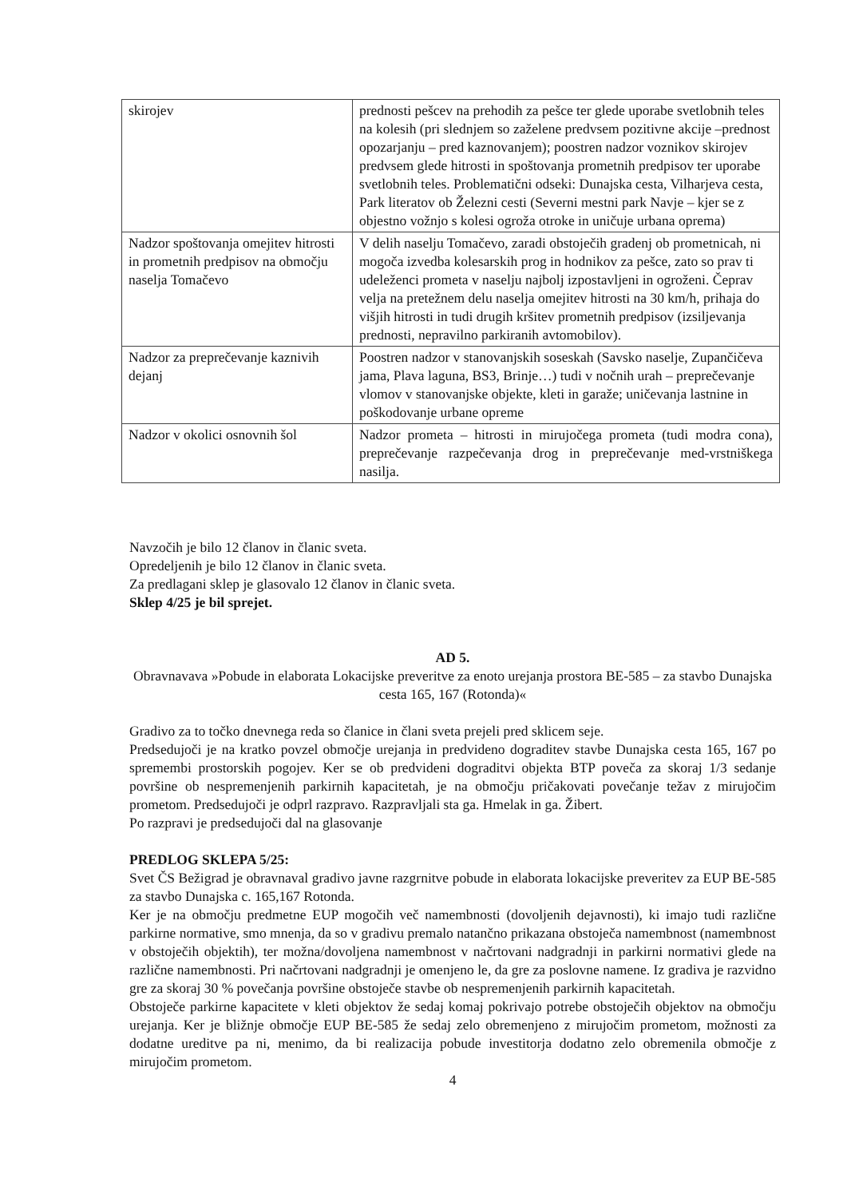| skirojev | prednosti pešcev na prehodih za pešce ter glede uporabe svetlobnih teles na kolesih (pri slednjem so zaželene predvsem pozitivne akcije –prednost opozarjanju – pred kaznovanjem); poostren nadzor voznikov skirojev predvsem glede hitrosti in spoštovanja prometnih predpisov ter uporabe svetlobnih teles. Problematični odseki: Dunajska cesta, Vilharjeva cesta, Park literatov ob Železni cesti (Severni mestni park Navje – kjer se z objestno vožnjo s kolesi ogroža otroke in uničuje urbana oprema) |
| Nadzor spoštovanja omejitev hitrosti in prometnih predpisov na območju naselja Tomačevo | V delih naselju Tomačevo, zaradi obstoječih gradenj ob prometnicah, ni mogoča izvedba kolesarskih prog in hodnikov za pešce, zato so prav ti udeleženci prometa v naselju najbolj izpostavljeni in ogroženi. Čeprav velja na pretežnem delu naselja omejitev hitrosti na 30 km/h, prihaja do višjih hitrosti in tudi drugih kršitev prometnih predpisov (izsiljevanja prednosti, nepravilno parkiranih avtomobilov). |
| Nadzor za preprečevanje kaznivih dejanj | Poostren nadzor v stanovanjskih soseskah (Savsko naselje, Zupančičeva jama, Plava laguna, BS3, Brinje…) tudi v nočnih urah – preprečevanje vlomov v stanovanjske objekte, kleti in garaže; uničevanja lastnine in poškodovanje urbane opreme |
| Nadzor v okolici osnovnih šol | Nadzor prometa – hitrosti in mirujočega prometa (tudi modra cona), preprečevanje razpečevanja drog in preprečevanje med-vrstniškega nasilja. |
Navzočih je bilo 12 članov in članic sveta.
Opredeljenih je bilo 12 članov in članic sveta.
Za predlagani sklep je glasovalo 12 članov in članic sveta.
Sklep 4/25 je bil sprejet.
AD 5.
Obravnavava »Pobude in elaborata Lokacijske preveritve za enoto urejanja prostora BE-585 – za stavbo Dunajska cesta 165, 167 (Rotonda)«
Gradivo za to točko dnevnega reda so članice in člani sveta prejeli pred sklicem seje.
Predsedujoči je na kratko povzel območje urejanja in predvideno dograditev stavbe Dunajska cesta 165, 167 po spremembi prostorskih pogojev. Ker se ob predvideni dograditvi objekta BTP poveča za skoraj 1/3 sedanje površine ob nespremenjenih parkirnih kapacitetah, je na območju pričakovati povečanje težav z mirujočim prometom. Predsedujoči je odprl razpravo. Razpravljali sta ga. Hmelak in ga. Žibert.
Po razpravi je predsedujoči dal na glasovanje
PREDLOG SKLEPA 5/25:
Svet ČS Bežigrad je obravnaval gradivo javne razgrnitve pobude in elaborata lokacijske preveritev za EUP BE-585 za stavbo Dunajska c. 165,167 Rotonda.
Ker je na območju predmetne EUP mogočih več namembnosti (dovoljenih dejavnosti), ki imajo tudi različne parkirne normative, smo mnenja, da so v gradivu premalo natančno prikazana obstoječa namembnost (namembnost v obstoječih objektih), ter možna/dovoljena namembnost v načrtovani nadgradnji in parkirni normativi glede na različne namembnosti. Pri načrtovani nadgradnji je omenjeno le, da gre za poslovne namene. Iz gradiva je razvidno gre za skoraj 30 % povečanja površine obstoječe stavbe ob nespremenjenih parkirnih kapacitetah.
Obstoječe parkirne kapacitete v kleti objektov že sedaj komaj pokrivajo potrebe obstoječih objektov na območju urejanja. Ker je bližnje območje EUP BE-585 že sedaj zelo obremenjeno z mirujočim prometom, možnosti za dodatne ureditve pa ni, menimo, da bi realizacija pobude investitorja dodatno zelo obremenila območje z mirujočim prometom.
4